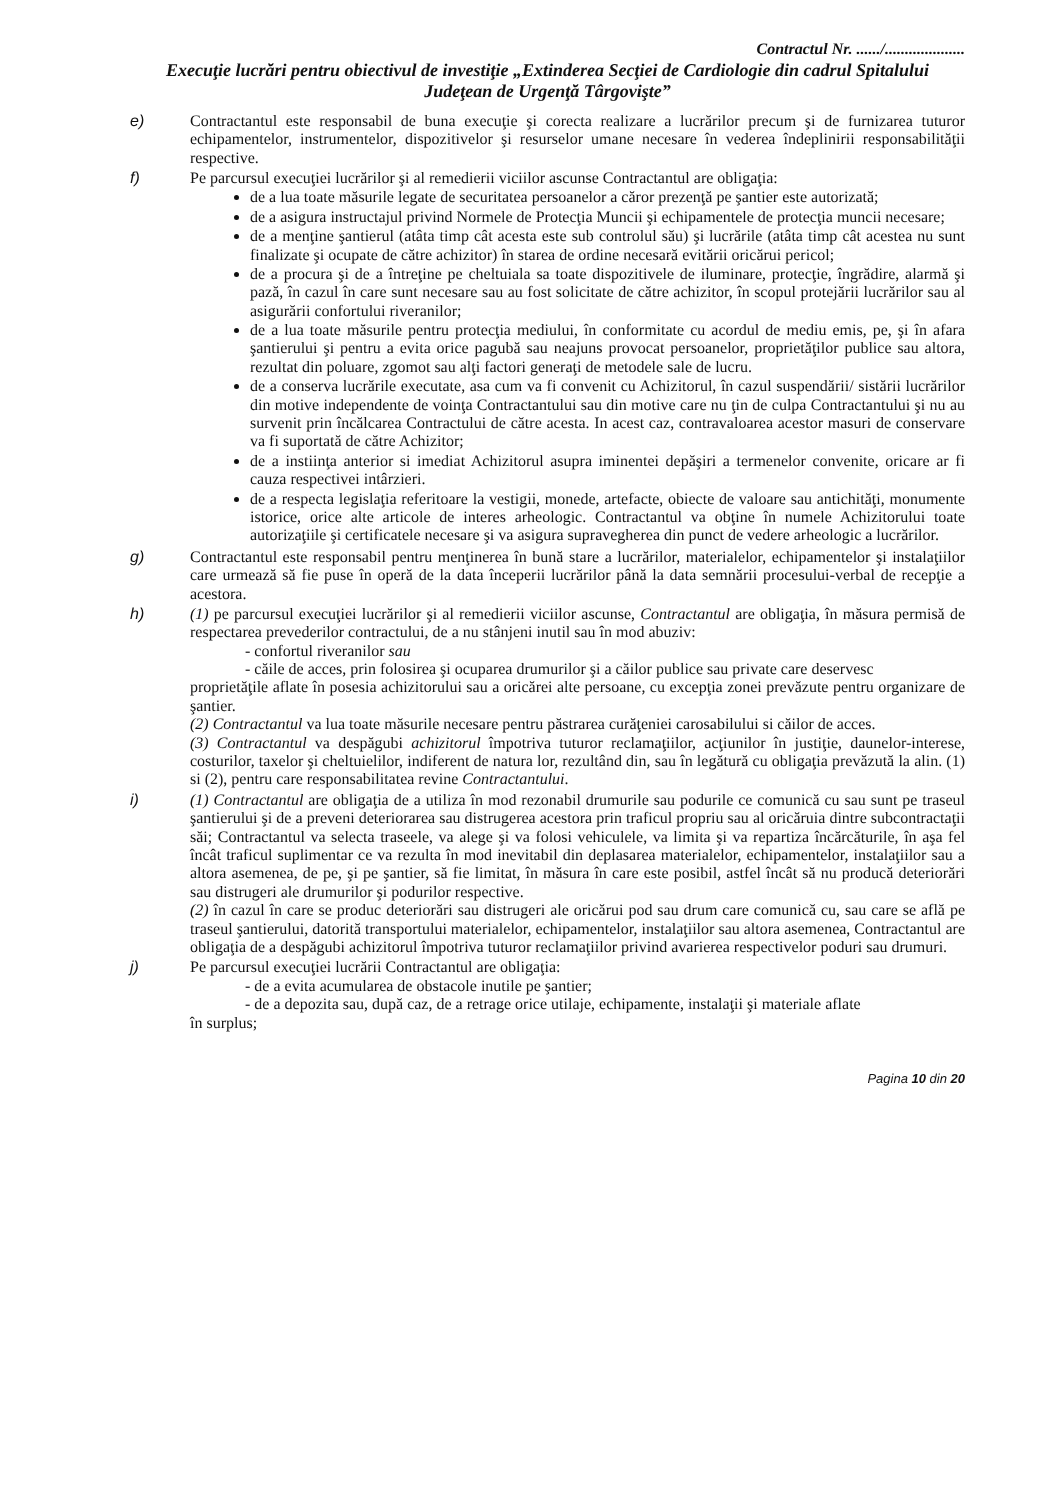Contractul Nr. ....../....................
Execuţie lucrări pentru obiectivul de investiţie „Extinderea Secţiei de Cardiologie din cadrul Spitalului Judeţean de Urgenţă Târgovişte”
e) Contractantul este responsabil de buna execuţie şi corecta realizare a lucrărilor precum şi de furnizarea tuturor echipamentelor, instrumentelor, dispozitivelor şi resurselor umane necesare în vederea îndeplinirii responsabilităţii respective.
f) Pe parcursul execuţiei lucrărilor şi al remedierii viciilor ascunse Contractantul are obligaţia:
de a lua toate măsurile legate de securitatea persoanelor a căror prezenţă pe şantier este autorizată;
de a asigura instructajul privind Normele de Protecţia Muncii şi echipamentele de protecţia muncii necesare;
de a menţine şantierul (atâta timp cât acesta este sub controlul său) şi lucrările (atâta timp cât acestea nu sunt finalizate şi ocupate de către achizitor) în starea de ordine necesară evitării oricărui pericol;
de a procura şi de a întreţine pe cheltuiala sa toate dispozitivele de iluminare, protecţie, îngrădire, alarmă şi pază, în cazul în care sunt necesare sau au fost solicitate de către achizitor, în scopul protejării lucrărilor sau al asigurării confortului riveranilor;
de a lua toate măsurile pentru protecţia mediului, în conformitate cu acordul de mediu emis, pe, şi în afara şantierului şi pentru a evita orice pagubă sau neajuns provocat persoanelor, proprietăţilor publice sau altora, rezultat din poluare, zgomot sau alţi factori generaţi de metodele sale de lucru.
de a conserva lucrările executate, asa cum va fi convenit cu Achizitorul, în cazul suspendării/ sistării lucrărilor din motive independente de voinţa Contractantului sau din motive care nu ţin de culpa Contractantului şi nu au survenit prin încălcarea Contractului de către acesta. In acest caz, contravaloarea acestor masuri de conservare va fi suportată de către Achizitor;
de a instiinţa anterior si imediat Achizitorul asupra iminentei depăşiri a termenelor convenite, oricare ar fi cauza respectivei intârzieri.
de a respecta legislaţia referitoare la vestigii, monede, artefacte, obiecte de valoare sau antichităţi, monumente istorice, orice alte articole de interes arheologic. Contractantul va obţine în numele Achizitorului toate autorizaţiile şi certificatele necesare şi va asigura supravegherea din punct de vedere arheologic a lucrărilor.
g) Contractantul este responsabil pentru menţinerea în bună stare a lucrărilor, materialelor, echipamentelor şi instalaţiilor care urmează să fie puse în operă de la data începerii lucrărilor până la data semnării procesului-verbal de recepţie a acestora.
h) (1) pe parcursul execuţiei lucrărilor şi al remedierii viciilor ascunse, Contractantul are obligaţia, în măsura permisă de respectarea prevederilor contractului, de a nu stânjeni inutil sau în mod abuziv:
- confortul riveranilor sau
- căile de acces, prin folosirea şi ocuparea drumurilor şi a căilor publice sau private care deservesc
proprietăţile aflate în posesia achizitorului sau a oricărei alte persoane, cu excepţia zonei prevăzute pentru organizare de şantier.
(2) Contractantul va lua toate măsurile necesare pentru păstrarea curăţeniei carosabilului si căilor de acces.
(3) Contractantul va despăgubi achizitorul împotriva tuturor reclamaţiilor, acţiunilor în justiţie, daunelor-interese, costurilor, taxelor şi cheltuielilor, indiferent de natura lor, rezultând din, sau în legătură cu obligaţia prevăzută la alin. (1) si (2), pentru care responsabilitatea revine Contractantului.
i) (1) Contractantul are obligaţia de a utiliza în mod rezonabil drumurile sau podurile ce comunică cu sau sunt pe traseul şantierului şi de a preveni deteriorarea sau distrugerea acestora prin traficul propriu sau al oricăruia dintre subcontractaţii săi; Contractantul va selecta traseele, va alege şi va folosi vehiculele, va limita şi va repartiza încărcăturile, în aşa fel încât traficul suplimentar ce va rezulta în mod inevitabil din deplasarea materialelor, echipamentelor, instalaţiilor sau a altora asemenea, de pe, şi pe şantier, să fie limitat, în măsura în care este posibil, astfel încât să nu producă deteriorări sau distrugeri ale drumurilor şi podurilor respective.
(2) în cazul în care se produc deteriorări sau distrugeri ale oricărui pod sau drum care comunică cu, sau care se află pe traseul şantierului, datorită transportului materialelor, echipamentelor, instalaţiilor sau altora asemenea, Contractantul are obligaţia de a despăgubi achizitorul împotriva tuturor reclamaţiilor privind avarierea respectivelor poduri sau drumuri.
j) Pe parcursul execuţiei lucrării Contractantul are obligaţia:
- de a evita acumularea de obstacole inutile pe şantier;
- de a depozita sau, după caz, de a retrage orice utilaje, echipamente, instalaţii şi materiale aflate
în surplus;
Pagina 10 din 20